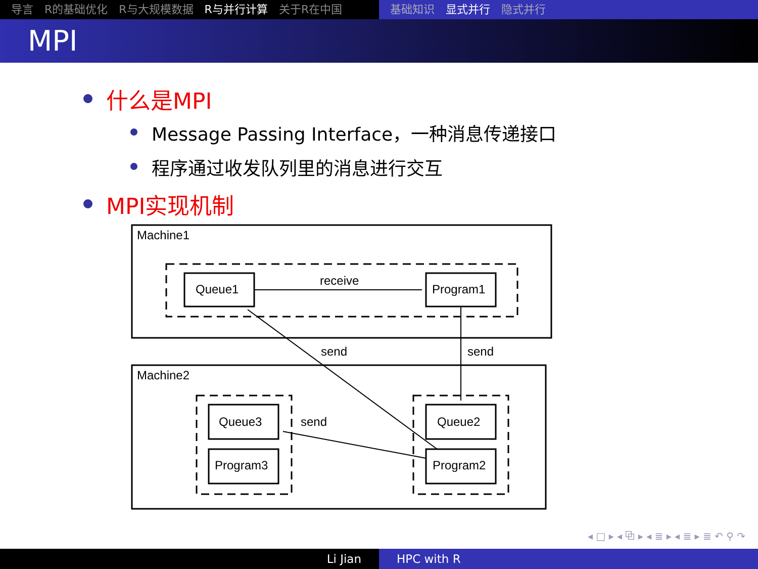导言 R的基础优化 R与大规模数据 R与并行计算 关于R在中国 基础知识 显式并行 隐式并行
MPI
什么是MPI
Message Passing Interface，一种消息传递接口
程序通过收发队列里的消息进行交互
MPI实现机制
Machine1
Queue1
Program1
receive
Machine2
Queue3
Program3
Queue2
Program2
send
send
send
◂ □ ▸ ◂ ⧉ ▸ ◂ ≣ ▸ ◂ ≣ ▸ ≣ ↶ ⚲ ↷
Li Jian HPC with R